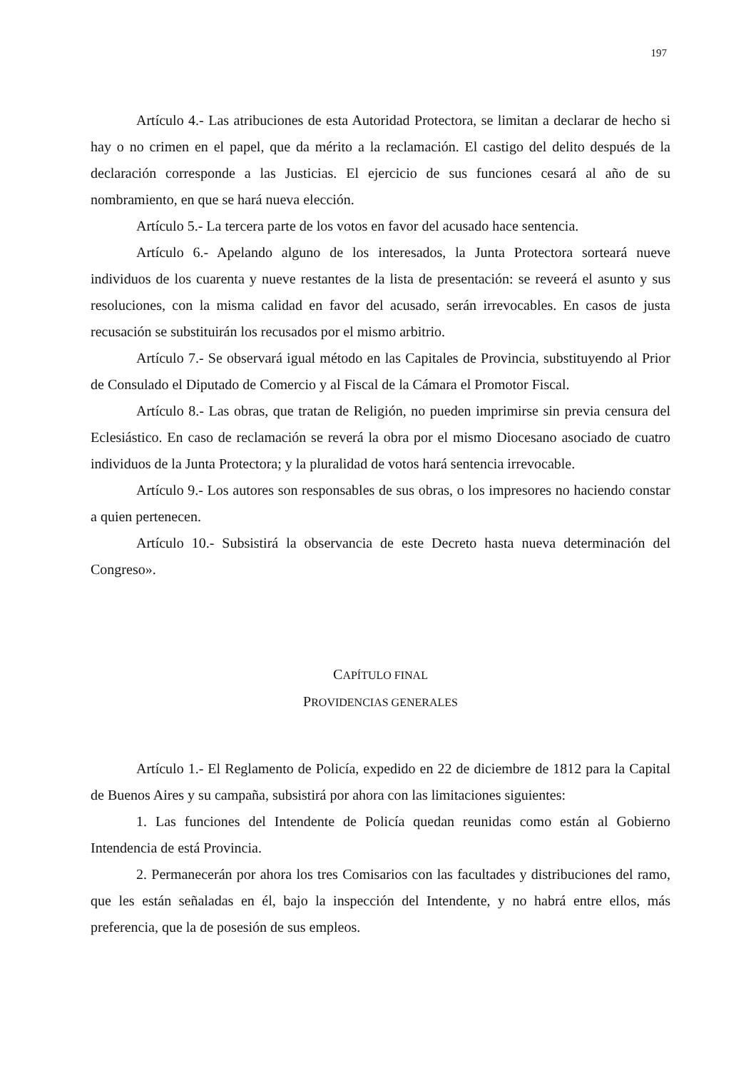197
Artículo 4.- Las atribuciones de esta Autoridad Protectora, se limitan a declarar de hecho si hay o no crimen en el papel, que da mérito a la reclamación. El castigo del delito después de la declaración corresponde a las Justicias. El ejercicio de sus funciones cesará al año de su nombramiento, en que se hará nueva elección.
Artículo 5.- La tercera parte de los votos en favor del acusado hace sentencia.
Artículo 6.- Apelando alguno de los interesados, la Junta Protectora sorteará nueve individuos de los cuarenta y nueve restantes de la lista de presentación: se reveerá el asunto y sus resoluciones, con la misma calidad en favor del acusado, serán irrevocables. En casos de justa recusación se substituirán los recusados por el mismo arbitrio.
Artículo 7.- Se observará igual método en las Capitales de Provincia, substituyendo al Prior de Consulado el Diputado de Comercio y al Fiscal de la Cámara el Promotor Fiscal.
Artículo 8.- Las obras, que tratan de Religión, no pueden imprimirse sin previa censura del Eclesiástico. En caso de reclamación se reverá la obra por el mismo Diocesano asociado de cuatro individuos de la Junta Protectora; y la pluralidad de votos hará sentencia irrevocable.
Artículo 9.- Los autores son responsables de sus obras, o los impresores no haciendo constar a quien pertenecen.
Artículo 10.- Subsistirá la observancia de este Decreto hasta nueva determinación del Congreso».
CAPÍTULO FINAL
PROVIDENCIAS GENERALES
Artículo 1.- El Reglamento de Policía, expedido en 22 de diciembre de 1812 para la Capital de Buenos Aires y su campaña, subsistirá por ahora con las limitaciones siguientes:
1. Las funciones del Intendente de Policía quedan reunidas como están al Gobierno Intendencia de está Provincia.
2. Permanecerán por ahora los tres Comisarios con las facultades y distribuciones del ramo, que les están señaladas en él, bajo la inspección del Intendente, y no habrá entre ellos, más preferencia, que la de posesión de sus empleos.